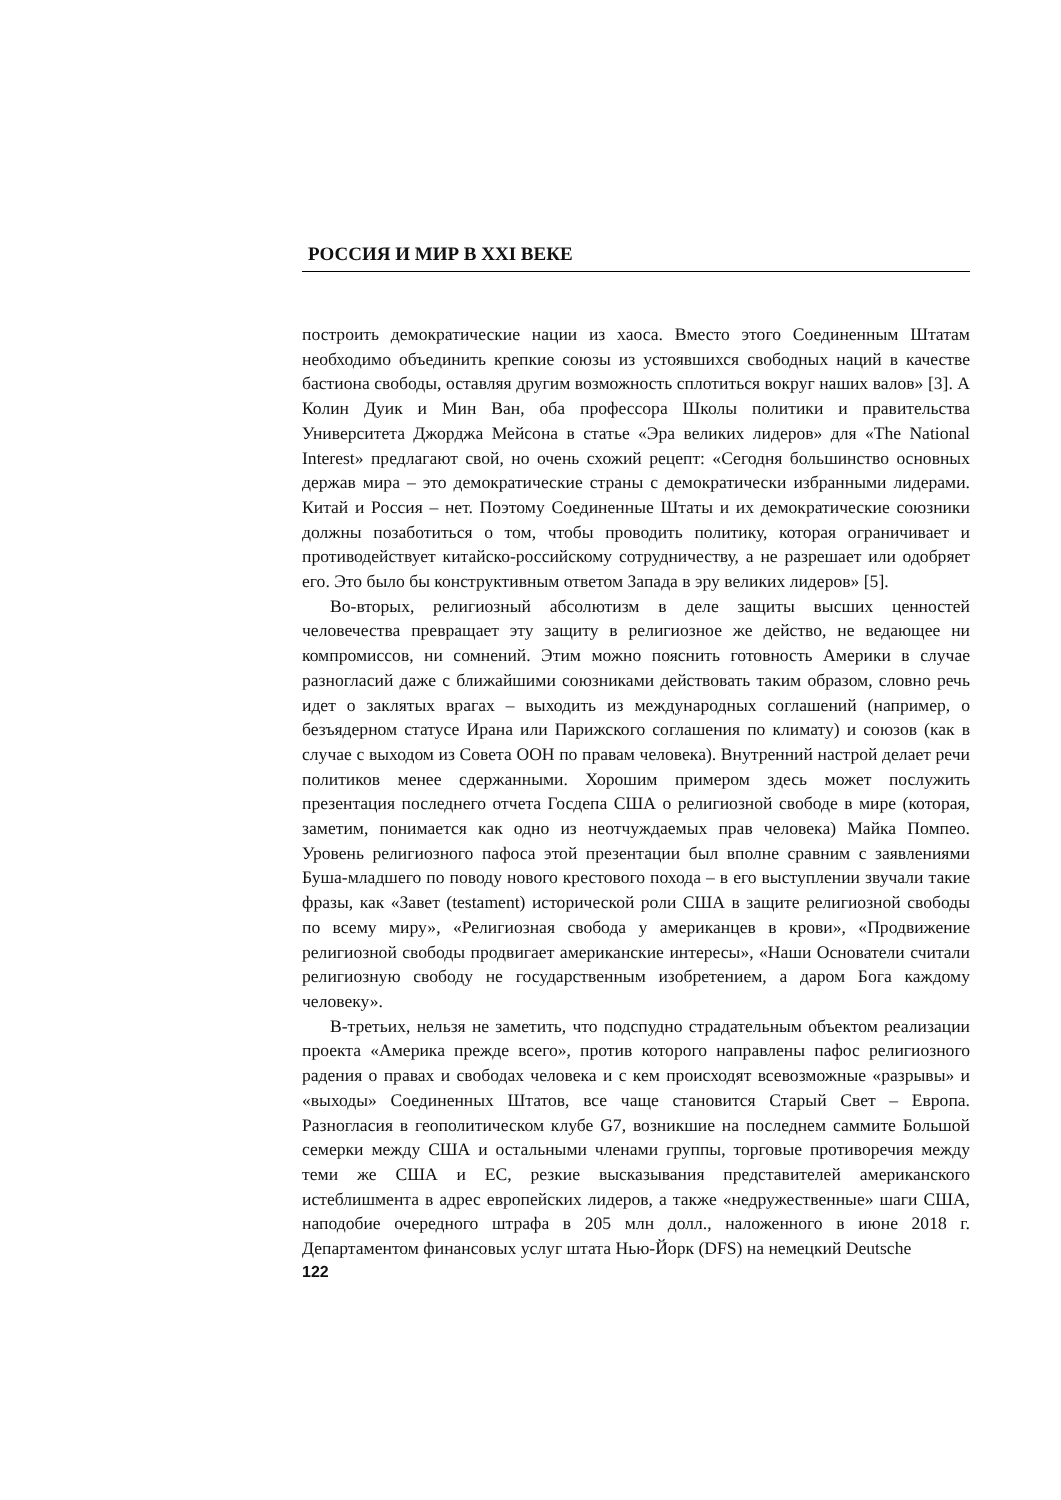РОССИЯ И МИР В XXI ВЕКЕ
построить демократические нации из хаоса. Вместо этого Соединенным Штатам необходимо объединить крепкие союзы из устоявшихся свободных наций в качестве бастиона свободы, оставляя другим возможность сплотиться вокруг наших валов» [3]. А Колин Дуик и Мин Ван, оба профессора Школы политики и правительства Университета Джорджа Мейсона в статье «Эра великих лидеров» для «The National Interest» предлагают свой, но очень схожий рецепт: «Сегодня большинство основных держав мира – это демократические страны с демократически избранными лидерами. Китай и Россия – нет. Поэтому Соединенные Штаты и их демократические союзники должны позаботиться о том, чтобы проводить политику, которая ограничивает и противодействует китайско-российскому сотрудничеству, а не разрешает или одобряет его. Это было бы конструктивным ответом Запада в эру великих лидеров» [5].
Во-вторых, религиозный абсолютизм в деле защиты высших ценностей человечества превращает эту защиту в религиозное же действо, не ведающее ни компромиссов, ни сомнений. Этим можно пояснить готовность Америки в случае разногласий даже с ближайшими союзниками действовать таким образом, словно речь идет о заклятых врагах – выходить из международных соглашений (например, о безъядерном статусе Ирана или Парижского соглашения по климату) и союзов (как в случае с выходом из Совета ООН по правам человека). Внутренний настрой делает речи политиков менее сдержанными. Хорошим примером здесь может послужить презентация последнего отчета Госдепа США о религиозной свободе в мире (которая, заметим, понимается как одно из неотчуждаемых прав человека) Майка Помпео. Уровень религиозного пафоса этой презентации был вполне сравним с заявлениями Буша-младшего по поводу нового крестового похода – в его выступлении звучали такие фразы, как «Завет (testament) исторической роли США в защите религиозной свободы по всему миру», «Религиозная свобода у американцев в крови», «Продвижение религиозной свободы продвигает американские интересы», «Наши Основатели считали религиозную свободу не государственным изобретением, а даром Бога каждому человеку».
В-третьих, нельзя не заметить, что подспудно страдательным объектом реализации проекта «Америка прежде всего», против которого направлены пафос религиозного радения о правах и свободах человека и с кем происходят всевозможные «разрывы» и «выходы» Соединенных Штатов, все чаще становится Старый Свет – Европа. Разногласия в геополитическом клубе G7, возникшие на последнем саммите Большой семерки между США и остальными членами группы, торговые противоречия между теми же США и ЕС, резкие высказывания представителей американского истеблишмента в адрес европейских лидеров, а также «недружественные» шаги США, наподобие очередного штрафа в 205 млн долл., наложенного в июне 2018 г. Департаментом финансовых услуг штата Нью-Йорк (DFS) на немецкий Deutsche
122